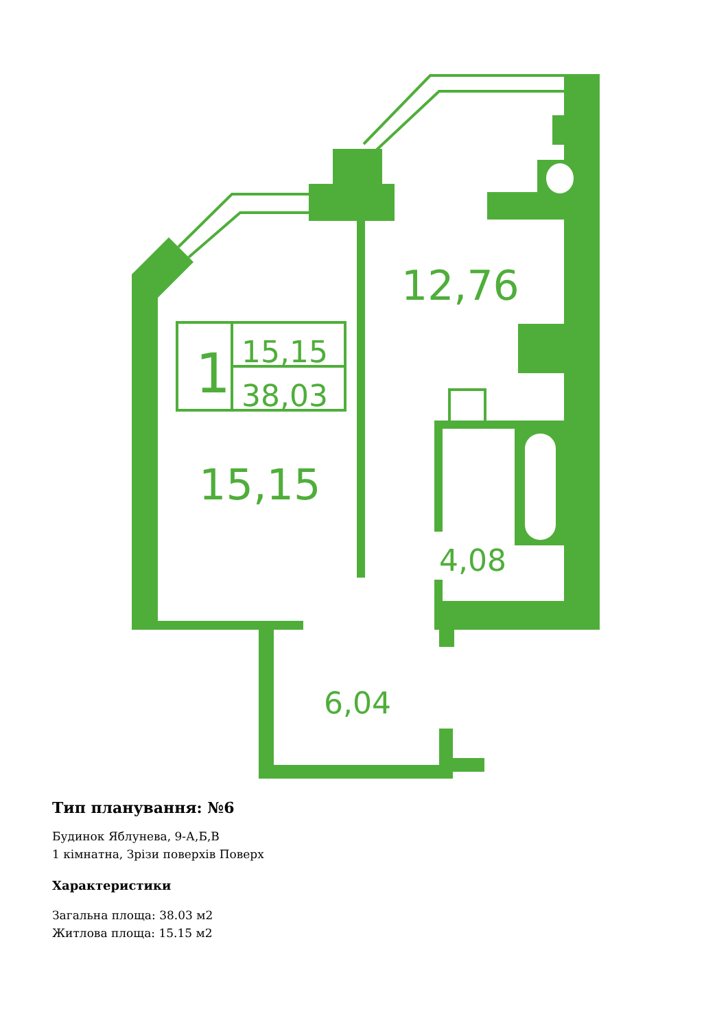12,76
15,15
4,08
6,04
1
15,15
38,03
Тип планування: №6
Будинок Яблунева, 9-А,Б,В
1 кімнатна, Зрізи поверхів Поверх
Характеристики
Загальна площа: 38.03 м2
Житлова площа: 15.15 м2